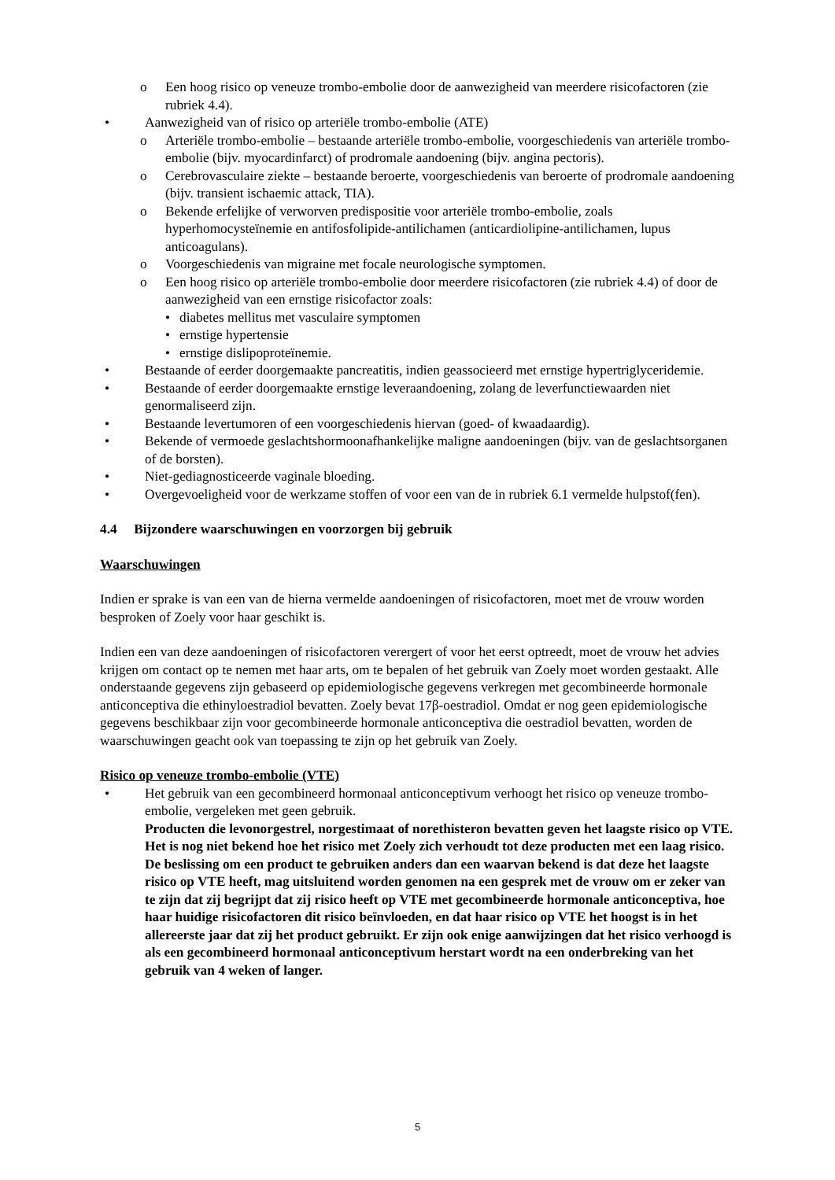o Een hoog risico op veneuze trombo-embolie door de aanwezigheid van meerdere risicofactoren (zie rubriek 4.4).
• Aanwezigheid van of risico op arteriële trombo-embolie (ATE)
o Arteriële trombo-embolie – bestaande arteriële trombo-embolie, voorgeschiedenis van arteriële trombo-embolie (bijv. myocardinfarct) of prodromale aandoening (bijv. angina pectoris).
o Cerebrovasculaire ziekte – bestaande beroerte, voorgeschiedenis van beroerte of prodromale aandoening (bijv. transient ischaemic attack, TIA).
o Bekende erfelijke of verworven predispositie voor arteriële trombo-embolie, zoals hyperhomocysteïnemie en antifosfolipide-antilichamen (anticardiolipine-antilichamen, lupus anticoagulans).
o Voorgeschiedenis van migraine met focale neurologische symptomen.
o Een hoog risico op arteriële trombo-embolie door meerdere risicofactoren (zie rubriek 4.4) of door de aanwezigheid van een ernstige risicofactor zoals:
• diabetes mellitus met vasculaire symptomen
• ernstige hypertensie
• ernstige dislipoproteïnemie.
• Bestaande of eerder doorgemaakte pancreatitis, indien geassocieerd met ernstige hypertriglyceridemie.
• Bestaande of eerder doorgemaakte ernstige leveraandoening, zolang de leverfunctiewaarden niet genormaliseerd zijn.
• Bestaande levertumoren of een voorgeschiedenis hiervan (goed- of kwaadaardig).
• Bekende of vermoede geslachtshormoonafhankelijke maligne aandoeningen (bijv. van de geslachtsorganen of de borsten).
• Niet-gediagnosticeerde vaginale bloeding.
• Overgevoeligheid voor de werkzame stoffen of voor een van de in rubriek 6.1 vermelde hulpstof(fen).
4.4 Bijzondere waarschuwingen en voorzorgen bij gebruik
Waarschuwingen
Indien er sprake is van een van de hierna vermelde aandoeningen of risicofactoren, moet met de vrouw worden besproken of Zoely voor haar geschikt is.
Indien een van deze aandoeningen of risicofactoren verergert of voor het eerst optreedt, moet de vrouw het advies krijgen om contact op te nemen met haar arts, om te bepalen of het gebruik van Zoely moet worden gestaakt. Alle onderstaande gegevens zijn gebaseerd op epidemiologische gegevens verkregen met gecombineerde hormonale anticonceptiva die ethinyloestradiol bevatten. Zoely bevat 17β-oestradiol. Omdat er nog geen epidemiologische gegevens beschikbaar zijn voor gecombineerde hormonale anticonceptiva die oestradiol bevatten, worden de waarschuwingen geacht ook van toepassing te zijn op het gebruik van Zoely.
Risico op veneuze trombo-embolie (VTE)
• Het gebruik van een gecombineerd hormonaal anticonceptivum verhoogt het risico op veneuze trombo-embolie, vergeleken met geen gebruik.
Producten die levonorgestrel, norgestimaat of norethisteron bevatten geven het laagste risico op VTE. Het is nog niet bekend hoe het risico met Zoely zich verhoudt tot deze producten met een laag risico. De beslissing om een product te gebruiken anders dan een waarvan bekend is dat deze het laagste risico op VTE heeft, mag uitsluitend worden genomen na een gesprek met de vrouw om er zeker van te zijn dat zij begrijpt dat zij risico heeft op VTE met gecombineerde hormonale anticonceptiva, hoe haar huidige risicofactoren dit risico beïnvloeden, en dat haar risico op VTE het hoogst is in het allereerste jaar dat zij het product gebruikt. Er zijn ook enige aanwijzingen dat het risico verhoogd is als een gecombineerd hormonaal anticonceptivum herstart wordt na een onderbreking van het gebruik van 4 weken of langer.
5